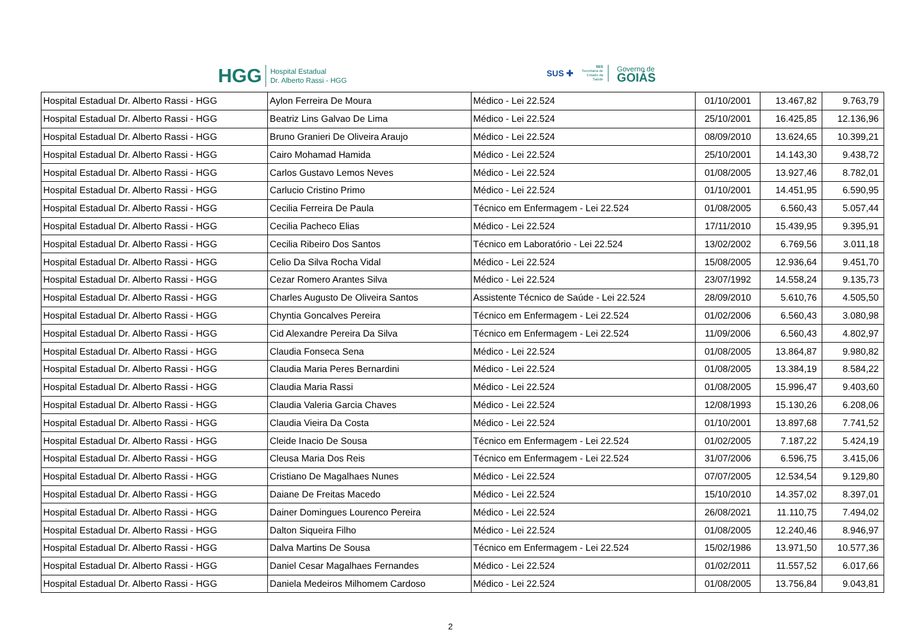HGG Hospital Estadual
Dr. Alberto Rassi - HGG
SUS ✚ SES
Secretaria de
Estado da
Saúde Governo de
GOIÁS
| Hospital Estadual Dr. Alberto Rassi - HGG | Aylon Ferreira De Moura | Médico - Lei 22.524 | 01/10/2001 | 13.467,82 | 9.763,79 |
| Hospital Estadual Dr. Alberto Rassi - HGG | Beatriz Lins Galvao De Lima | Médico - Lei 22.524 | 25/10/2001 | 16.425,85 | 12.136,96 |
| Hospital Estadual Dr. Alberto Rassi - HGG | Bruno Granieri De Oliveira Araujo | Médico - Lei 22.524 | 08/09/2010 | 13.624,65 | 10.399,21 |
| Hospital Estadual Dr. Alberto Rassi - HGG | Cairo Mohamad Hamida | Médico - Lei 22.524 | 25/10/2001 | 14.143,30 | 9.438,72 |
| Hospital Estadual Dr. Alberto Rassi - HGG | Carlos Gustavo Lemos Neves | Médico - Lei 22.524 | 01/08/2005 | 13.927,46 | 8.782,01 |
| Hospital Estadual Dr. Alberto Rassi - HGG | Carlucio Cristino Primo | Médico - Lei 22.524 | 01/10/2001 | 14.451,95 | 6.590,95 |
| Hospital Estadual Dr. Alberto Rassi - HGG | Cecilia Ferreira De Paula | Técnico em Enfermagem - Lei 22.524 | 01/08/2005 | 6.560,43 | 5.057,44 |
| Hospital Estadual Dr. Alberto Rassi - HGG | Cecilia Pacheco Elias | Médico - Lei 22.524 | 17/11/2010 | 15.439,95 | 9.395,91 |
| Hospital Estadual Dr. Alberto Rassi - HGG | Cecilia Ribeiro Dos Santos | Técnico em Laboratório - Lei 22.524 | 13/02/2002 | 6.769,56 | 3.011,18 |
| Hospital Estadual Dr. Alberto Rassi - HGG | Celio Da Silva Rocha Vidal | Médico - Lei 22.524 | 15/08/2005 | 12.936,64 | 9.451,70 |
| Hospital Estadual Dr. Alberto Rassi - HGG | Cezar Romero Arantes Silva | Médico - Lei 22.524 | 23/07/1992 | 14.558,24 | 9.135,73 |
| Hospital Estadual Dr. Alberto Rassi - HGG | Charles Augusto De Oliveira Santos | Assistente Técnico de Saúde - Lei 22.524 | 28/09/2010 | 5.610,76 | 4.505,50 |
| Hospital Estadual Dr. Alberto Rassi - HGG | Chyntia Goncalves Pereira | Técnico em Enfermagem - Lei 22.524 | 01/02/2006 | 6.560,43 | 3.080,98 |
| Hospital Estadual Dr. Alberto Rassi - HGG | Cid Alexandre Pereira Da Silva | Técnico em Enfermagem - Lei 22.524 | 11/09/2006 | 6.560,43 | 4.802,97 |
| Hospital Estadual Dr. Alberto Rassi - HGG | Claudia Fonseca Sena | Médico - Lei 22.524 | 01/08/2005 | 13.864,87 | 9.980,82 |
| Hospital Estadual Dr. Alberto Rassi - HGG | Claudia Maria Peres Bernardini | Médico - Lei 22.524 | 01/08/2005 | 13.384,19 | 8.584,22 |
| Hospital Estadual Dr. Alberto Rassi - HGG | Claudia Maria Rassi | Médico - Lei 22.524 | 01/08/2005 | 15.996,47 | 9.403,60 |
| Hospital Estadual Dr. Alberto Rassi - HGG | Claudia Valeria Garcia Chaves | Médico - Lei 22.524 | 12/08/1993 | 15.130,26 | 6.208,06 |
| Hospital Estadual Dr. Alberto Rassi - HGG | Claudia Vieira Da Costa | Médico - Lei 22.524 | 01/10/2001 | 13.897,68 | 7.741,52 |
| Hospital Estadual Dr. Alberto Rassi - HGG | Cleide Inacio De Sousa | Técnico em Enfermagem - Lei 22.524 | 01/02/2005 | 7.187,22 | 5.424,19 |
| Hospital Estadual Dr. Alberto Rassi - HGG | Cleusa Maria Dos Reis | Técnico em Enfermagem - Lei 22.524 | 31/07/2006 | 6.596,75 | 3.415,06 |
| Hospital Estadual Dr. Alberto Rassi - HGG | Cristiano De Magalhaes Nunes | Médico - Lei 22.524 | 07/07/2005 | 12.534,54 | 9.129,80 |
| Hospital Estadual Dr. Alberto Rassi - HGG | Daiane De Freitas Macedo | Médico - Lei 22.524 | 15/10/2010 | 14.357,02 | 8.397,01 |
| Hospital Estadual Dr. Alberto Rassi - HGG | Dainer Domingues Lourenco Pereira | Médico - Lei 22.524 | 26/08/2021 | 11.110,75 | 7.494,02 |
| Hospital Estadual Dr. Alberto Rassi - HGG | Dalton Siqueira Filho | Médico - Lei 22.524 | 01/08/2005 | 12.240,46 | 8.946,97 |
| Hospital Estadual Dr. Alberto Rassi - HGG | Dalva Martins De Sousa | Técnico em Enfermagem - Lei 22.524 | 15/02/1986 | 13.971,50 | 10.577,36 |
| Hospital Estadual Dr. Alberto Rassi - HGG | Daniel Cesar Magalhaes Fernandes | Médico - Lei 22.524 | 01/02/2011 | 11.557,52 | 6.017,66 |
| Hospital Estadual Dr. Alberto Rassi - HGG | Daniela Medeiros Milhomem Cardoso | Médico - Lei 22.524 | 01/08/2005 | 13.756,84 | 9.043,81 |
2